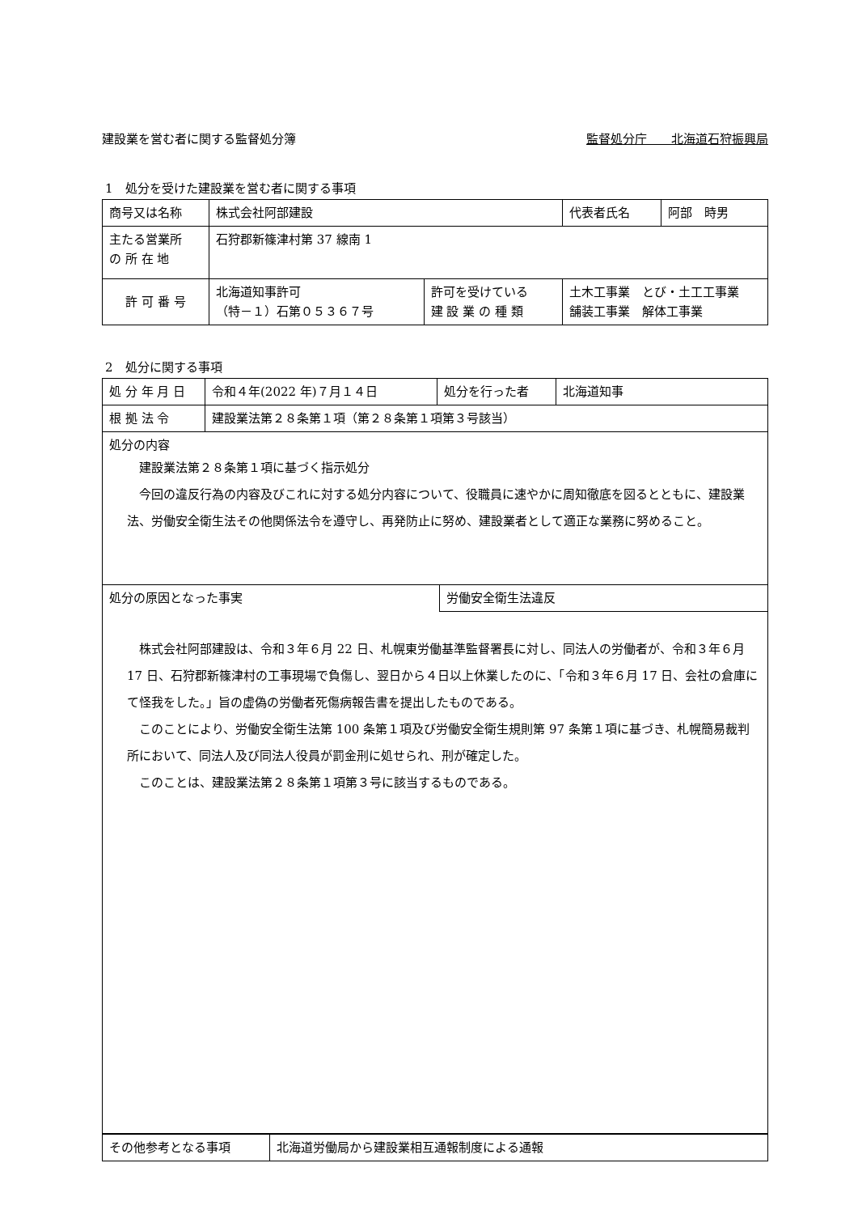建設業を営む者に関する監督処分簿 監督処分庁　　北海道石狩振興局
1　処分を受けた建設業を営む者に関する事項
| 商号又は名称 | 株式会社阿部建設 | | 代表者氏名 | 阿部 時男 |
| 主たる営業所 の 所 在 地 | 石狩郡新篠津村第 37 線南 1 | | | |
| 許 可 番 号 | 北海道知事許可 （特－１）石第０５３６７号 | 許可を受けている 建 設 業 の 種 類 | 土木工事業 とび・土工工事業 舗装工事業 解体工事業 | |
2　処分に関する事項
| 処 分 年 月 日 | 令和４年(2022 年)７月１４日 | 処分を行った者 | 北海道知事 |
| 根 拠 法 令 | 建設業法第２８条第１項（第２８条第１項第３号該当） | | |
| 処分の内容 建設業法第２８条第１項に基づく指示処分 今回の違反行為の内容及びこれに対する処分内容について、役職員に速やかに周知徹底を図るとともに、建設業法、労働安全衛生法その他関係法令を遵守し、再発防止に努め、建設業者として適正な業務に努めること。 | | | |
| 処分の原因となった事実 | 労働安全衛生法違反 |
| 株式会社阿部建設は、令和３年６月 22 日、札幌東労働基準監督署長に対し、同法人の労働者が、令和３年６月 17 日、石狩郡新篠津村の工事現場で負傷し、翌日から４日以上休業したのに、「令和３年６月 17 日、会社の倉庫にて怪我をした。」旨の虚偽の労働者死傷病報告書を提出したものである。 このことにより、労働安全衛生法第 100 条第１項及び労働安全衛生規則第 97 条第１項に基づき、札幌簡易裁判所において、同法人及び同法人役員が罰金刑に処せられ、刑が確定した。 このことは、建設業法第２８条第１項第３号に該当するものである。 | |
| その他参考となる事項 | 北海道労働局から建設業相互通報制度による通報 |